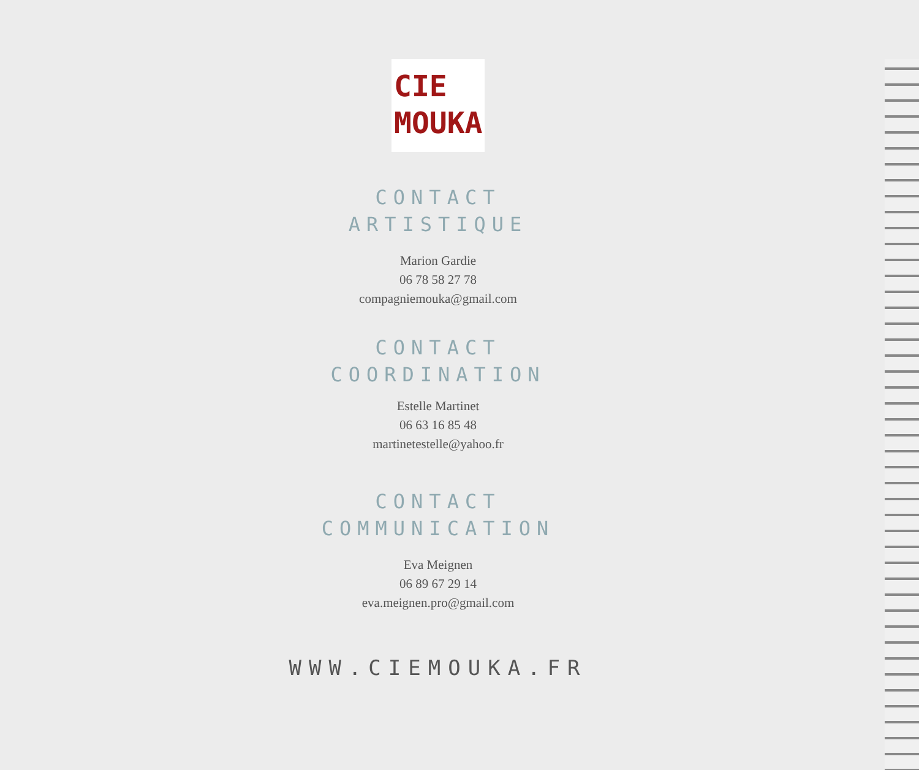CIE
MOUKA
CONTACT
ARTISTIQUE
Marion Gardie
06 78 58 27 78
compagniemouka@gmail.com
CONTACT
COORDINATION
Estelle Martinet
06 63 16 85 48
martinetestelle@yahoo.fr
CONTACT
COMMUNICATION
Eva Meignen
06 89 67 29 14
eva.meignen.pro@gmail.com
WWW.CIEMOUKA.FR